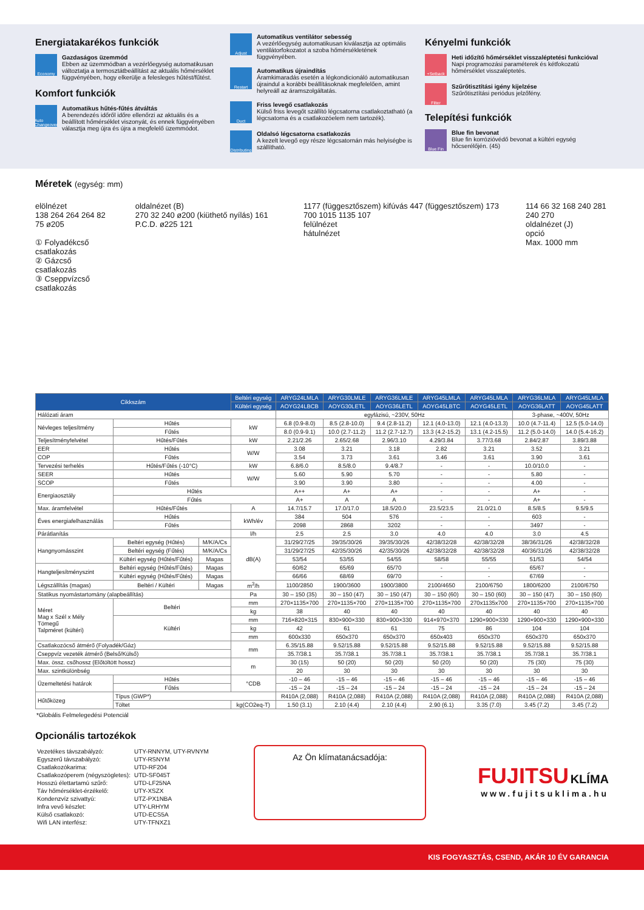Energiatakarékos funkciók
Economy
Gazdaságos üzemmód
Ebben az üzemmódban a vezérlőegység automatikusan változtatja a termosztátbeállítást az aktuális hőmérséklet függvényében, hogy elkerülje a felesleges hűtést/fűtést.
Komfort funkciók
Auto Changeover
Automatikus hűtés-fűtés átváltás
A berendezés időről időre ellenőrzi az aktuális és a beállított hőmérséklet viszonyát, és ennek függvényében választja meg újra és újra a megfelelő üzemmódot.
Adjust
Automatikus ventilátor sebesség
A vezérlőegység automatikusan kiválasztja az optimális ventilátorfokozatot a szoba hőmérsékletének függvényében.
Restart
Automatikus újraindítás
Áramkimaradás esetén a légkondicionáló automatikusan újraindul a korábbi beállításoknak megfelelően, amint helyreáll az áramszolgáltatás.
Duct
Friss levegő csatlakozás
Külső friss levegőt szállító légcsatorna csatlakoztatható (a légcsatorna és a csatlakozóelem nem tartozék).
Distributing
Oldalsó légcsatorna csatlakozás
A kezelt levegő egy része légcsatornán más helyiségbe is szállítható.
Kényelmi funkciók
+Setback
Heti időzítő hőmérséklet visszaléptetési funkcióval
Napi programozási paraméterek és kétfokozatú hőmérséklet visszaléptetés.
Filter
Szűrőtisztítási igény kijelzése
Szűrőtisztítási periódus jelzőfény.
Telepítési funkciók
Blue Fin
Blue fin bevonat
Blue fin korrózióvédő bevonat a kültéri egység hőcserélőjén. (45)
Méretek (egység: mm)
elölnézet
138 264 264 264 82 75 ø205
① Folyadékcső csatlakozás
② Gázcső csatlakozás
③ Cseppvízcső csatlakozás
oldalnézet (B)
270 32 240 ø200 (kiüthető nyílás) 161 P.C.D. ø225 121
1177 (függesztőszem) kifúvás 447 (függesztőszem) 173 700 1015 1135 107
felülnézet
hátulnézet
114 66 32 168 240 281 240 270
oldalnézet (J)
opció
Max. 1000 mm
| Cikkszám | | | | Beltéri egység | ARYG24LMLA | ARYG30LMLE | ARYG36LMLE | ARYG45LMLA | ARYG45LMLA | ARYG36LMLA | ARYG45LMLA |
| --- | --- | --- | --- | --- | --- | --- | --- | --- | --- | --- | --- |
| | | | | Kültéri egység | AOYG24LBCB | AOYG30LETL | AOYG36LETL | AOYG45LBTC | AOYG45LETL | AOYG36LATT | AOYG45LATT |
| Hálózati áram | | | | | egyfázisú, ~230V, 50Hz | | | | | 3-phase, ~400V, 50Hz | |
| Névleges teljesítmény | Hűtés | | kW | | 6.8 (0.9-8.0) | 8.5 (2.8-10.0) | 9.4 (2.8-11.2) | 12.1 (4.0-13.0) | 12.1 (4.0-13.3) | 10.0 (4.7-11.4) | 12.5 (5.0-14.0) |
| | Fűtés | | | | 8.0 (0.9-9.1) | 10.0 (2.7-11.2) | 11.2 (2.7-12.7) | 13.3 (4.2-15.2) | 13.1 (4.2-15.5) | 11.2 (5.0-14.0) | 14.0 (5.4-16.2) |
| Teljesítményfelvétel | Hűtés/Fűtés | | kW | | 2.21/2.26 | 2.65/2.68 | 2.96/3.10 | 4.29/3.84 | 3.77/3.68 | 2.84/2.87 | 3.89/3.88 |
| EER | Hűtés | | W/W | | 3.08 | 3.21 | 3.18 | 2.82 | 3.21 | 3.52 | 3.21 |
| COP | Fűtés | | | | 3.54 | 3.73 | 3.61 | 3.46 | 3.61 | 3.90 | 3.61 |
| Tervezési terhelés | Hűtés/Fűtés (-10°C) | | kW | | 6.8/6.0 | 8.5/8.0 | 9.4/8.7 | - | - | 10.0/10.0 | - |
| SEER | Hűtés | | W/W | | 5.60 | 5.90 | 5.70 | - | - | 5.80 | - |
| SCOP | Fűtés | | | | 3.90 | 3.90 | 3.80 | - | - | 4.00 | - |
| Energiaosztály | Hűtés | | | | A++ | A+ | A+ | - | - | A+ | - |
| | Fűtés | | | | A+ | A | A | - | - | A+ | - |
| Max. áramfelvétel | Hűtés/Fűtés | | A | | 14.7/15.7 | 17.0/17.0 | 18.5/20.0 | 23.5/23.5 | 21.0/21.0 | 8.5/8.5 | 9.5/9.5 |
| Éves energiafelhasználás | Hűtés | | kWh/év | | 384 | 504 | 576 | - | - | 603 | - |
| | Fűtés | | | | 2098 | 2868 | 3202 | - | - | 3497 | - |
| Párátlanítás | | | l/h | | 2.5 | 2.5 | 3.0 | 4.0 | 4.0 | 3.0 | 4.5 |
| Hangnyomásszint | Beltéri egység (Hűtés) | M/K/A/Cs | dB(A) | | 31/29/27/25 | 39/35/30/26 | 39/35/30/26 | 42/38/32/28 | 42/38/32/28 | 38/36/31/26 | 42/38/32/28 |
| | Beltéri egység (Fűtés) | M/K/A/Cs | | | 31/29/27/25 | 42/35/30/26 | 42/35/30/26 | 42/38/32/28 | 42/38/32/28 | 40/36/31/26 | 42/38/32/28 |
| | Kültéri egység (Hűtés/Fűtés) | Magas | | | 53/54 | 53/55 | 54/55 | 58/58 | 55/55 | 51/53 | 54/54 |
| Hangteljesítményszint | Beltéri egység (Hűtés/Fűtés) | Magas | | | 60/62 | 65/69 | 65/70 | - | - | 65/67 | - |
| | Kültéri egység (Hűtés/Fűtés) | Magas | | | 66/66 | 68/69 | 69/70 | - | - | 67/69 | - |
| Légszállítás (magas) | Beltéri / Kültéri | Magas | m<sup>3</sup>/h | | 1100/2850 | 1900/3600 | 1900/3800 | 2100/4650 | 2100/6750 | 1800/6200 | 2100/6750 |
| Statikus nyomástartomány (alapbeállítás) | | | Pa | | 30 – 150 (35) | 30 – 150 (47) | 30 – 150 (47) | 30 – 150 (60) | 30 – 150 (60) | 30 – 150 (47) | 30 – 150 (60) |
| Méret Mag x Szél x Mély Tömegű Talpméret (kültéri) | Beltéri | | mm | | 270×1135×700 | 270×1135×700 | 270×1135×700 | 270×1135×700 | 270x1135x700 | 270×1135×700 | 270×1135×700 |
| | | | kg | | 38 | 40 | 40 | 40 | 40 | 40 | 40 |
| | Kültéri | | mm | | 716×820×315 | 830×900×330 | 830×900×330 | 914×970×370 | 1290×900×330 | 1290×900×330 | 1290×900×330 |
| | | | kg | | 42 | 61 | 61 | 75 | 86 | 104 | 104 |
| | | | mm | | 600x330 | 650x370 | 650x370 | 650x403 | 650x370 | 650x370 | 650x370 |
| Csatlakozócső átmérő (Folyadék/Gáz) | | | mm | | 6.35/15.88 | 9.52/15.88 | 9.52/15.88 | 9.52/15.88 | 9.52/15.88 | 9.52/15.88 | 9.52/15.88 |
| Cseppvíz vezeték átmérő (Belső/Külső) | | | | | 35.7/38.1 | 35.7/38.1 | 35.7/38.1 | 35.7/38.1 | 35.7/38.1 | 35.7/38.1 | 35.7/38.1 |
| Max. össz. csőhossz (Előtöltött hossz) | | | m | | 30 (15) | 50 (20) | 50 (20) | 50 (20) | 50 (20) | 75 (30) | 75 (30) |
| Max. szintkülönbség | | | | | 20 | 30 | 30 | 30 | 30 | 30 | 30 |
| Üzemeltetési határok | Hűtés | | °CDB | | -10 – 46 | -15 – 46 | -15 – 46 | -15 – 46 | -15 – 46 | -15 – 46 | -15 – 46 |
| | Fűtés | | | | -15 – 24 | -15 – 24 | -15 – 24 | -15 – 24 | -15 – 24 | -15 – 24 | -15 – 24 |
| Hűtőközeg | Típus (GWP*) | | | | R410A (2,088) | R410A (2,088) | R410A (2,088) | R410A (2,088) | R410A (2,088) | R410A (2,088) | R410A (2,088) |
| | Töltet | | | kg(CO2eq-T) | 1.50 (3.1) | 2.10 (4.4) | 2.10 (4.4) | 2.90 (6.1) | 3.35 (7.0) | 3.45 (7.2) | 3.45 (7.2) |
*Globális Felmelegedési Potenciál
Opcionális tartozékok
| Vezetékes távszabályzó: | UTY-RNNYM, UTY-RVNYM |
| Egyszerű távszabályzó: | UTY-RSNYM |
| Csatlakozókarima: | UTD-RF204 |
| Csatlakozóperem (négyszögletes): | UTD-SF045T |
| Hosszú élettartamú szűrő: | UTD-LF25NA |
| Táv hőmérséklet-érzékelő: | UTY-XSZX |
| Kondenzvíz szivattyú: | UTZ-PX1NBA |
| Infra vevő készlet: | UTY-LRHYM |
| Külső csatlakozó: | UTD-ECS5A |
| Wifi LAN interfész: | UTY-TFNXZ1 |
Az Ön klímatanácsadója:
FUJITSU KLÍMA
www.fujitsuklima.hu
KIS FOGYASZTÁS, CSEND, AKÁR 10 ÉV GARANCIA